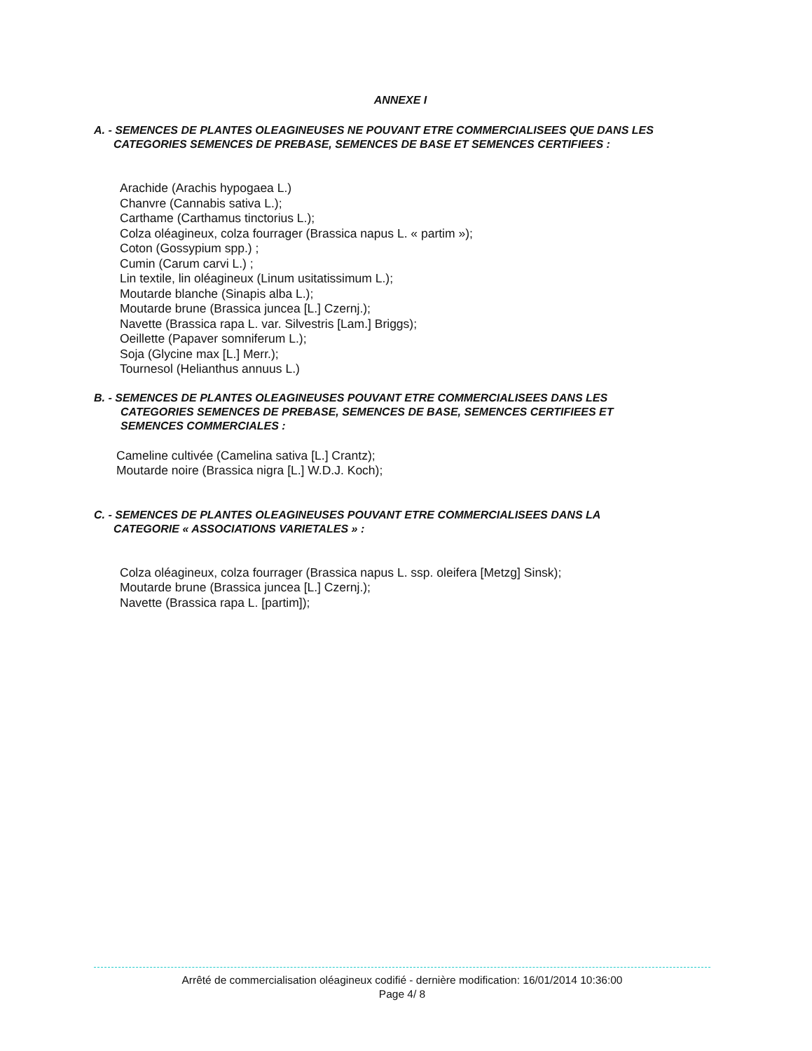ANNEXE I
A. - SEMENCES DE PLANTES OLEAGINEUSES NE POUVANT ETRE COMMERCIALISEES QUE DANS LES
CATEGORIES SEMENCES DE PREBASE, SEMENCES DE BASE ET SEMENCES CERTIFIEES :
Arachide (Arachis hypogaea L.)
Chanvre (Cannabis sativa L.);
Carthame (Carthamus tinctorius L.);
Colza oléagineux, colza fourrager (Brassica napus L. « partim »);
Coton (Gossypium spp.) ;
Cumin (Carum carvi L.) ;
Lin textile, lin oléagineux (Linum usitatissimum L.);
Moutarde blanche (Sinapis alba L.);
Moutarde brune (Brassica juncea [L.] Czernj.);
Navette (Brassica rapa L. var. Silvestris [Lam.] Briggs);
Oeillette (Papaver somniferum L.);
Soja (Glycine max [L.] Merr.);
Tournesol (Helianthus annuus L.)
B. - SEMENCES DE PLANTES OLEAGINEUSES POUVANT ETRE COMMERCIALISEES DANS LES
CATEGORIES SEMENCES DE PREBASE, SEMENCES DE BASE, SEMENCES CERTIFIEES ET
SEMENCES COMMERCIALES :
Cameline cultivée (Camelina sativa [L.] Crantz);
Moutarde noire (Brassica nigra [L.] W.D.J. Koch);
C. - SEMENCES DE PLANTES OLEAGINEUSES POUVANT ETRE COMMERCIALISEES DANS LA
CATEGORIE « ASSOCIATIONS VARIETALES » :
Colza oléagineux, colza fourrager (Brassica napus L. ssp. oleifera [Metzg] Sinsk);
Moutarde brune (Brassica juncea [L.] Czernj.);
Navette (Brassica rapa L. [partim]);
Arrêté de commercialisation oléagineux codifié - dernière modification: 16/01/2014 10:36:00
Page 4/ 8